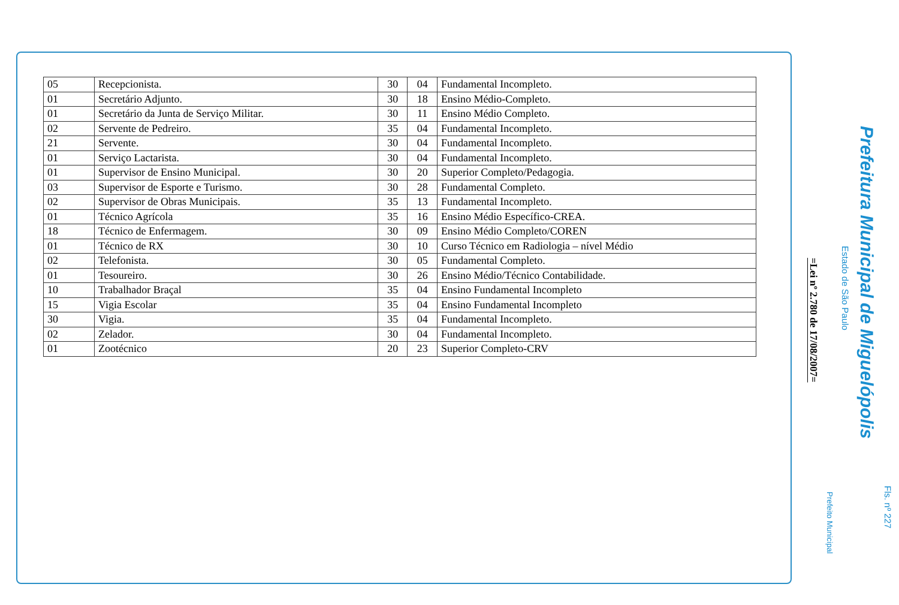| 05 | Recepcionista. | 30 | 04 | Fundamental Incompleto. |
| 01 | Secretário Adjunto. | 30 | 18 | Ensino Médio-Completo. |
| 01 | Secretário da Junta de Serviço Militar. | 30 | 11 | Ensino Médio Completo. |
| 02 | Servente de Pedreiro. | 35 | 04 | Fundamental Incompleto. |
| 21 | Servente. | 30 | 04 | Fundamental Incompleto. |
| 01 | Serviço Lactarista. | 30 | 04 | Fundamental Incompleto. |
| 01 | Supervisor de Ensino Municipal. | 30 | 20 | Superior Completo/Pedagogia. |
| 03 | Supervisor de Esporte e Turismo. | 30 | 28 | Fundamental Completo. |
| 02 | Supervisor de Obras Municipais. | 35 | 13 | Fundamental Incompleto. |
| 01 | Técnico Agrícola | 35 | 16 | Ensino Médio Específico-CREA. |
| 18 | Técnico de Enfermagem. | 30 | 09 | Ensino Médio Completo/COREN |
| 01 | Técnico de RX | 30 | 10 | Curso Técnico em Radiologia – nível Médio |
| 02 | Telefonista. | 30 | 05 | Fundamental Completo. |
| 01 | Tesoureiro. | 30 | 26 | Ensino Médio/Técnico Contabilidade. |
| 10 | Trabalhador Braçal | 35 | 04 | Ensino Fundamental Incompleto |
| 15 | Vigia Escolar | 35 | 04 | Ensino Fundamental Incompleto |
| 30 | Vigia. | 35 | 04 | Fundamental Incompleto. |
| 02 | Zelador. | 30 | 04 | Fundamental Incompleto. |
| 01 | Zootécnico | 20 | 23 | Superior Completo-CRV |
Fls. nº 227
Prefeitura Municipal de Miguelópolis
Estado de São Paulo
Prefeito Municipal
=Lei nº 2.780 de 17/08/2007=